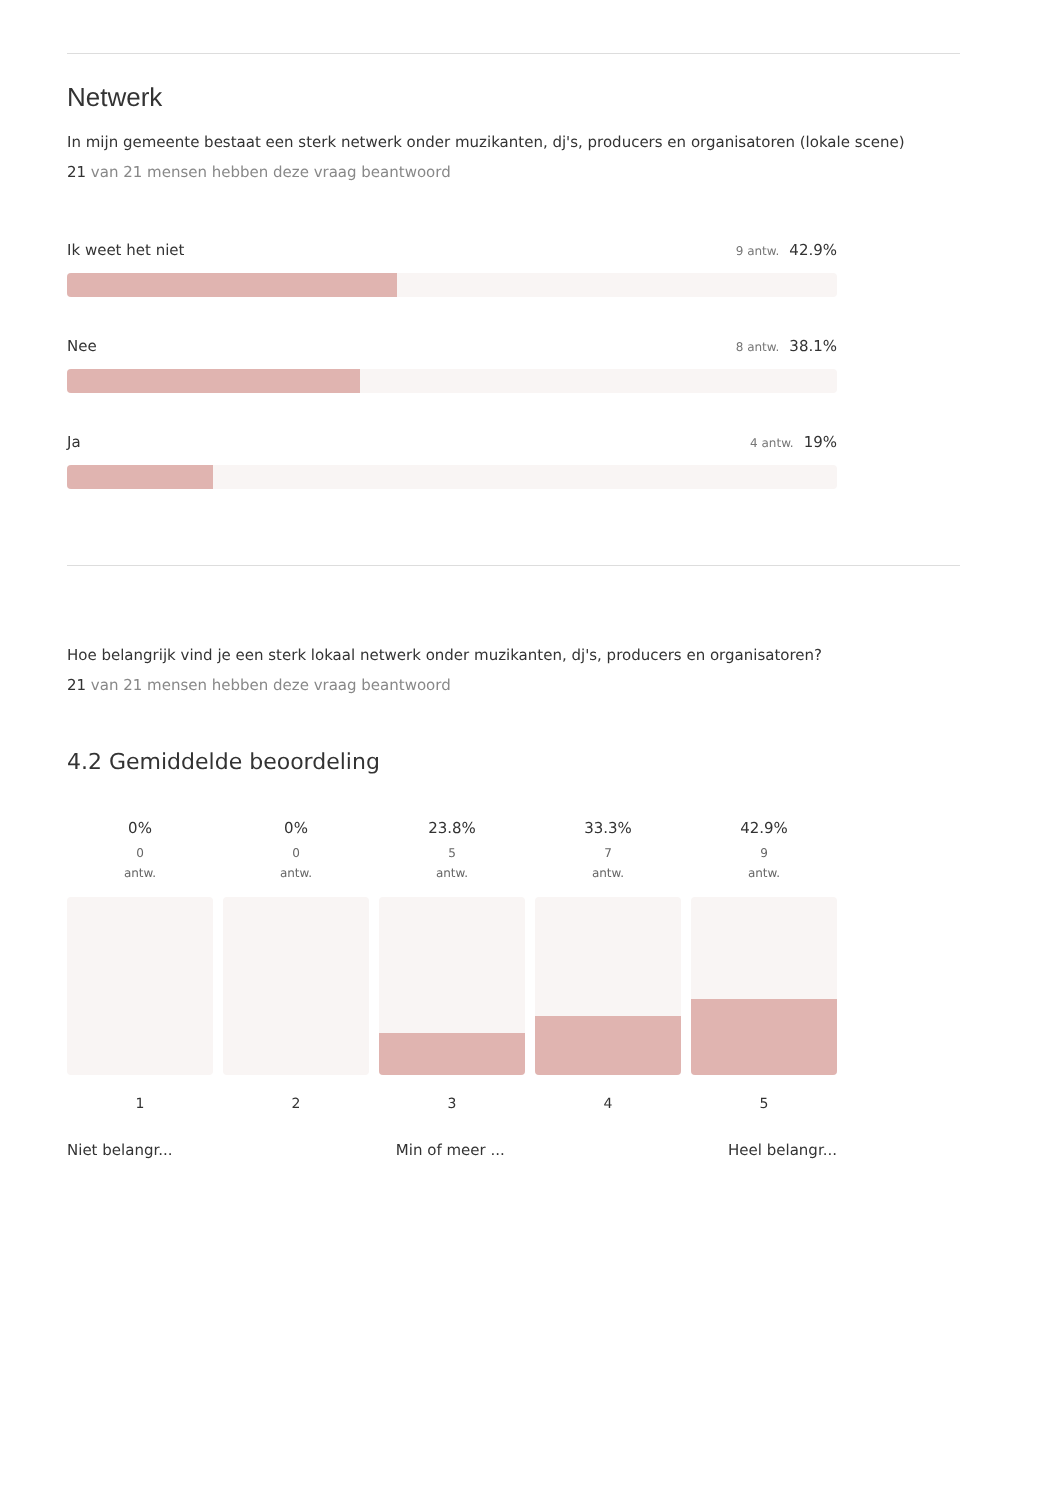Netwerk
In mijn gemeente bestaat een sterk netwerk onder muzikanten, dj's, producers en organisatoren (lokale scene)
21 van 21 mensen hebben deze vraag beantwoord
Ik weet het niet 9 antw. 42.9%
Nee 8 antw. 38.1%
Ja 4 antw. 19%
Hoe belangrijk vind je een sterk lokaal netwerk onder muzikanten, dj's, producers en organisatoren?
21 van 21 mensen hebben deze vraag beantwoord
4.2 Gemiddelde beoordeling
0%
0
antw.
1
0%
0
antw.
2
23.8%
5
antw.
3
33.3%
7
antw.
4
42.9%
9
antw.
5
Niet belangr... Min of meer ... Heel belangr...